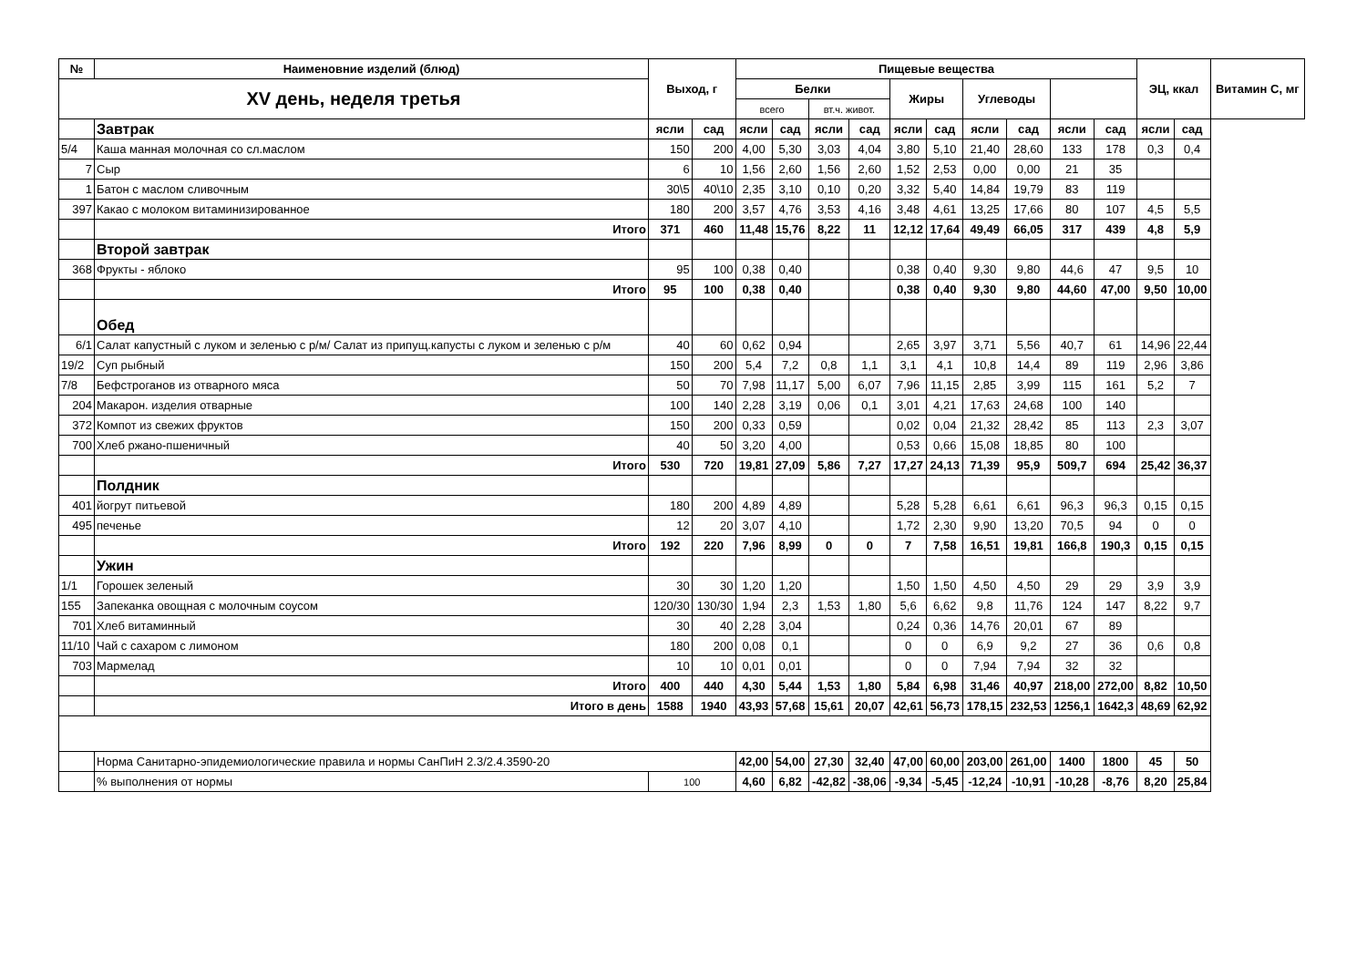| № | Наименовние изделий (блюд) | Выход, г | | Пищевые вещества | | | | | | | | | | ЭЦ, ккал | | Витамин С, мг |
| --- | --- | --- | --- | --- | --- | --- | --- | --- | --- | --- | --- | --- | --- | --- | --- | --- |
| XV день, неделя третья | | | | Белки | | | | Жиры | | Углеводы | | | | | | |
| | | | | всего | | вт.ч. живот. | | | | | | | | | | |
| | Завтрак | ясли | сад | ясли | сад | ясли | сад | ясли | сад | ясли | сад | ясли | сад | ясли | сад | |
| 5/4 | Каша манная молочная со сл.маслом | 150 | 200 | 4,00 | 5,30 | 3,03 | 4,04 | 3,80 | 5,10 | 21,40 | 28,60 | 133 | 178 | 0,3 | 0,4 | |
| 7 | Сыр | 6 | 10 | 1,56 | 2,60 | 1,56 | 2,60 | 1,52 | 2,53 | 0,00 | 0,00 | 21 | 35 | | | |
| 1 | Батон с маслом сливочным | 30\5 | 40\10 | 2,35 | 3,10 | 0,10 | 0,20 | 3,32 | 5,40 | 14,84 | 19,79 | 83 | 119 | | | |
| 397 | Какао с молоком витаминизированное | 180 | 200 | 3,57 | 4,76 | 3,53 | 4,16 | 3,48 | 4,61 | 13,25 | 17,66 | 80 | 107 | 4,5 | 5,5 | |
| | Итого | 371 | 460 | 11,48 | 15,76 | 8,22 | 11 | 12,12 | 17,64 | 49,49 | 66,05 | 317 | 439 | 4,8 | 5,9 | |
| | Второй завтрак | | | | | | | | | | | | | | | |
| 368 | Фрукты - яблоко | 95 | 100 | 0,38 | 0,40 | | | 0,38 | 0,40 | 9,30 | 9,80 | 44,6 | 47 | 9,5 | 10 | |
| | Итого | 95 | 100 | 0,38 | 0,40 | | | 0,38 | 0,40 | 9,30 | 9,80 | 44,60 | 47,00 | 9,50 | 10,00 | |
| | Обед | | | | | | | | | | | | | | | |
| 6/1 | Салат капустный с луком и зеленью с р/м/ Салат из припущ.капусты с луком и зеленью с р/м | 40 | 60 | 0,62 | 0,94 | | | 2,65 | 3,97 | 3,71 | 5,56 | 40,7 | 61 | 14,96 | 22,44 | |
| 19/2 | Суп рыбный | 150 | 200 | 5,4 | 7,2 | 0,8 | 1,1 | 3,1 | 4,1 | 10,8 | 14,4 | 89 | 119 | 2,96 | 3,86 | |
| 7/8 | Бефстроганов из отварного мяса | 50 | 70 | 7,98 | 11,17 | 5,00 | 6,07 | 7,96 | 11,15 | 2,85 | 3,99 | 115 | 161 | 5,2 | 7 | |
| 204 | Макарон. изделия отварные | 100 | 140 | 2,28 | 3,19 | 0,06 | 0,1 | 3,01 | 4,21 | 17,63 | 24,68 | 100 | 140 | | | |
| 372 | Компот из свежих фруктов | 150 | 200 | 0,33 | 0,59 | | | 0,02 | 0,04 | 21,32 | 28,42 | 85 | 113 | 2,3 | 3,07 | |
| 700 | Хлеб ржано-пшеничный | 40 | 50 | 3,20 | 4,00 | | | 0,53 | 0,66 | 15,08 | 18,85 | 80 | 100 | | | |
| | Итого | 530 | 720 | 19,81 | 27,09 | 5,86 | 7,27 | 17,27 | 24,13 | 71,39 | 95,9 | 509,7 | 694 | 25,42 | 36,37 | |
| | Полдник | | | | | | | | | | | | | | | |
| 401 | йогрут питьевой | 180 | 200 | 4,89 | 4,89 | | | 5,28 | 5,28 | 6,61 | 6,61 | 96,3 | 96,3 | 0,15 | 0,15 | |
| 495 | печенье | 12 | 20 | 3,07 | 4,10 | | | 1,72 | 2,30 | 9,90 | 13,20 | 70,5 | 94 | 0 | 0 | |
| | Итого | 192 | 220 | 7,96 | 8,99 | 0 | 0 | 7 | 7,58 | 16,51 | 19,81 | 166,8 | 190,3 | 0,15 | 0,15 | |
| | Ужин | | | | | | | | | | | | | | | |
| 1/1 | Горошек зеленый | 30 | 30 | 1,20 | 1,20 | | | 1,50 | 1,50 | 4,50 | 4,50 | 29 | 29 | 3,9 | 3,9 | |
| 155 | Запеканка овощная с молочным соусом | 120/30 | 130/30 | 1,94 | 2,3 | 1,53 | 1,80 | 5,6 | 6,62 | 9,8 | 11,76 | 124 | 147 | 8,22 | 9,7 | |
| 701 | Хлеб витаминный | 30 | 40 | 2,28 | 3,04 | | | 0,24 | 0,36 | 14,76 | 20,01 | 67 | 89 | | | |
| 11/10 | Чай с сахаром с лимоном | 180 | 200 | 0,08 | 0,1 | | | 0 | 0 | 6,9 | 9,2 | 27 | 36 | 0,6 | 0,8 | |
| 703 | Мармелад | 10 | 10 | 0,01 | 0,01 | | | 0 | 0 | 7,94 | 7,94 | 32 | 32 | | | |
| | Итого | 400 | 440 | 4,30 | 5,44 | 1,53 | 1,80 | 5,84 | 6,98 | 31,46 | 40,97 | 218,00 | 272,00 | 8,82 | 10,50 | |
| | Итого в день | 1588 | 1940 | 43,93 | 57,68 | 15,61 | 20,07 | 42,61 | 56,73 | 178,15 | 232,53 | 1256,1 | 1642,3 | 48,69 | 62,92 | |
| | Норма Санитарно-эпидемиологические правила и нормы СанПиН 2.3/2.4.3590-20 | | | 42,00 | 54,00 | 27,30 | 32,40 | 47,00 | 60,00 | 203,00 | 261,00 | 1400 | 1800 | 45 | 50 | |
| | % выполнения от нормы | 100 | | 4,60 | 6,82 | -42,82 | -38,06 | -9,34 | -5,45 | -12,24 | -10,91 | -10,28 | -8,76 | 8,20 | 25,84 | |